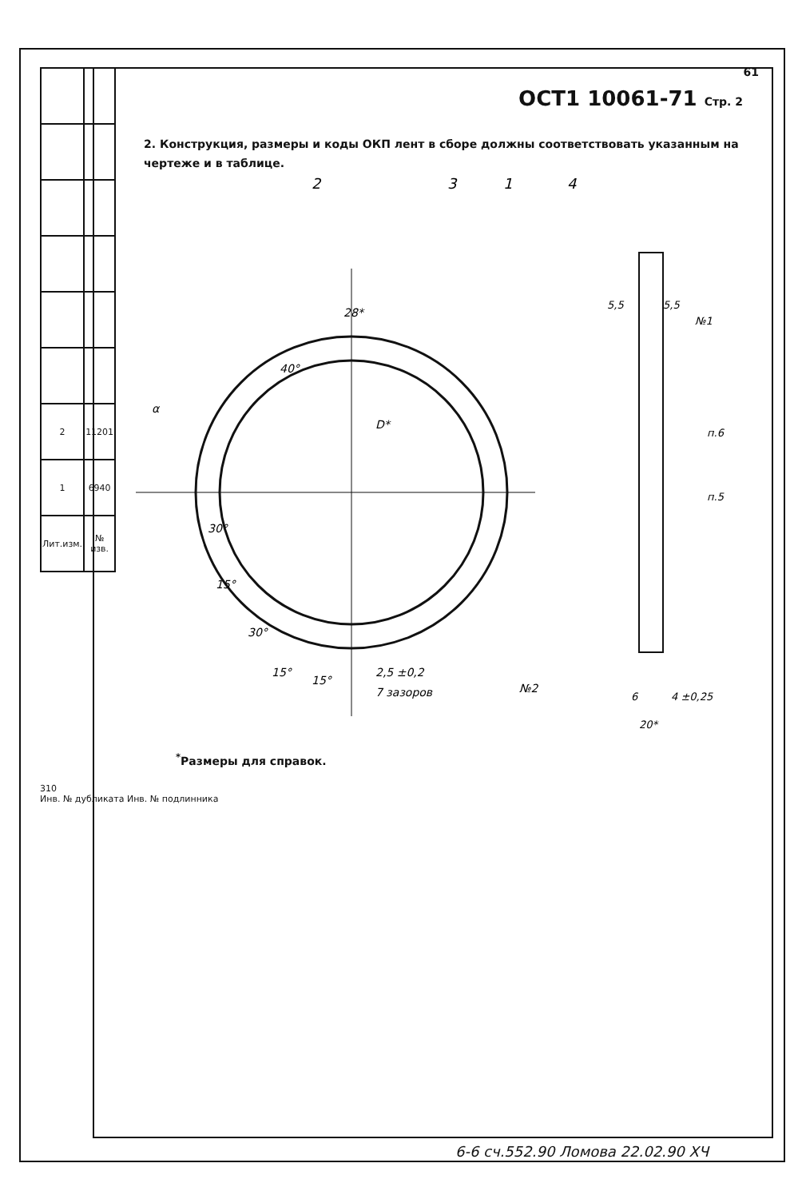| 2 | 11201 |
| 1 | 6940 |
| Лит.изм. | № изв. |
310
Инв. № дубликата Инв. № подлинника
61
ОСТ1 10061-71 Стр. 2
2. Конструкция, размеры и коды ОКП лент в сборе должны соответствовать указанным на чертеже и в таблице.
2
3
1
4
28*
40°
α
D*
30°
15°
30°
15°
15°
2,5 ±0,2
7 зазоров
№2
5,5
5,5
№1
п.6
п.5
6
4 ±0,25
20*
<sup>*</sup> Размеры для справок.
6-6 сч.552.90 Ломова 22.02.90 ХЧ